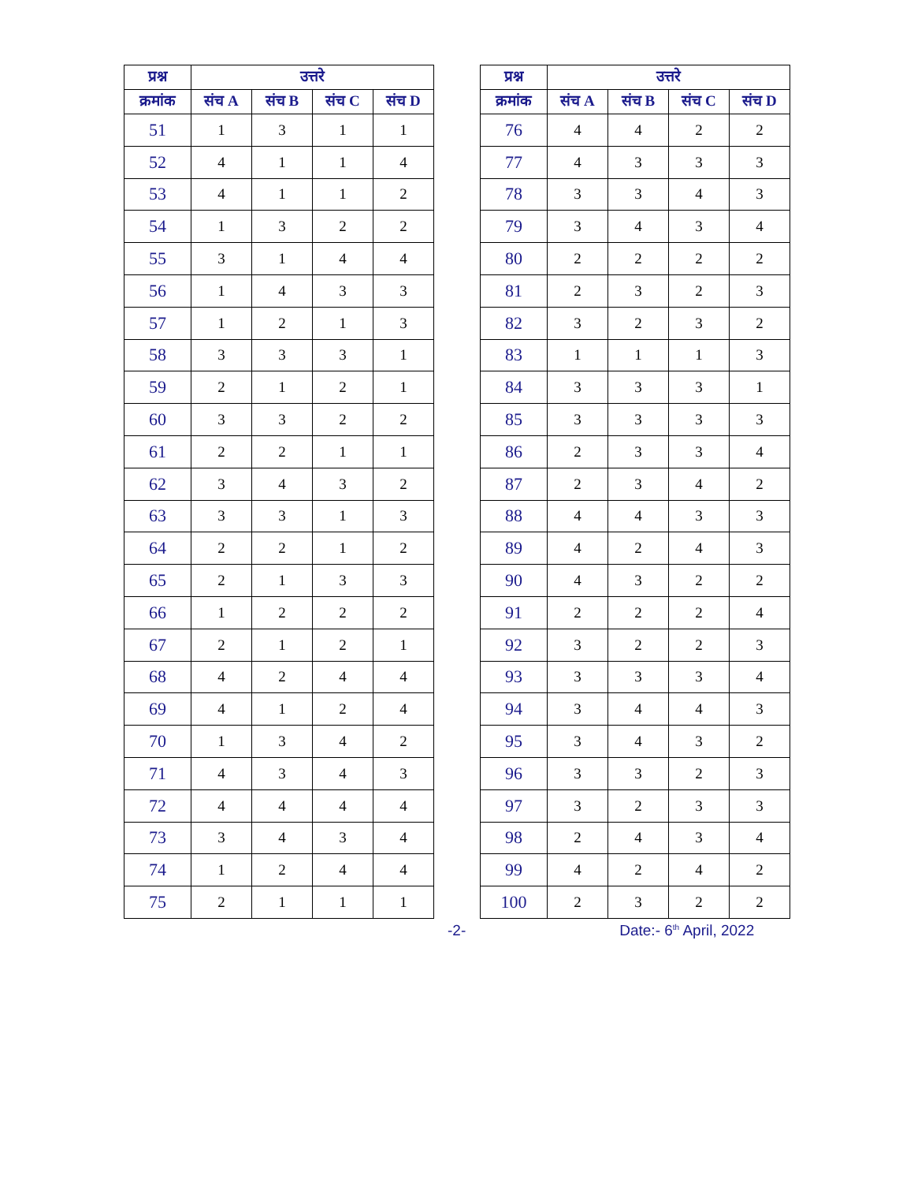| प्रश्न | उत्तरे | | | |
| --- | --- | --- | --- | --- |
| क्रमांक | संच A | संच B | संच C | संच D |
| 51 | 1 | 3 | 1 | 1 |
| 52 | 4 | 1 | 1 | 4 |
| 53 | 4 | 1 | 1 | 2 |
| 54 | 1 | 3 | 2 | 2 |
| 55 | 3 | 1 | 4 | 4 |
| 56 | 1 | 4 | 3 | 3 |
| 57 | 1 | 2 | 1 | 3 |
| 58 | 3 | 3 | 3 | 1 |
| 59 | 2 | 1 | 2 | 1 |
| 60 | 3 | 3 | 2 | 2 |
| 61 | 2 | 2 | 1 | 1 |
| 62 | 3 | 4 | 3 | 2 |
| 63 | 3 | 3 | 1 | 3 |
| 64 | 2 | 2 | 1 | 2 |
| 65 | 2 | 1 | 3 | 3 |
| 66 | 1 | 2 | 2 | 2 |
| 67 | 2 | 1 | 2 | 1 |
| 68 | 4 | 2 | 4 | 4 |
| 69 | 4 | 1 | 2 | 4 |
| 70 | 1 | 3 | 4 | 2 |
| 71 | 4 | 3 | 4 | 3 |
| 72 | 4 | 4 | 4 | 4 |
| 73 | 3 | 4 | 3 | 4 |
| 74 | 1 | 2 | 4 | 4 |
| 75 | 2 | 1 | 1 | 1 |
| प्रश्न | उत्तरे | | | |
| --- | --- | --- | --- | --- |
| क्रमांक | संच A | संच B | संच C | संच D |
| 76 | 4 | 4 | 2 | 2 |
| 77 | 4 | 3 | 3 | 3 |
| 78 | 3 | 3 | 4 | 3 |
| 79 | 3 | 4 | 3 | 4 |
| 80 | 2 | 2 | 2 | 2 |
| 81 | 2 | 3 | 2 | 3 |
| 82 | 3 | 2 | 3 | 2 |
| 83 | 1 | 1 | 1 | 3 |
| 84 | 3 | 3 | 3 | 1 |
| 85 | 3 | 3 | 3 | 3 |
| 86 | 2 | 3 | 3 | 4 |
| 87 | 2 | 3 | 4 | 2 |
| 88 | 4 | 4 | 3 | 3 |
| 89 | 4 | 2 | 4 | 3 |
| 90 | 4 | 3 | 2 | 2 |
| 91 | 2 | 2 | 2 | 4 |
| 92 | 3 | 2 | 2 | 3 |
| 93 | 3 | 3 | 3 | 4 |
| 94 | 3 | 4 | 4 | 3 |
| 95 | 3 | 4 | 3 | 2 |
| 96 | 3 | 3 | 2 | 3 |
| 97 | 3 | 2 | 3 | 3 |
| 98 | 2 | 4 | 3 | 4 |
| 99 | 4 | 2 | 4 | 2 |
| 100 | 2 | 3 | 2 | 2 |
-2- Date:- 6<sup>th</sup> April, 2022